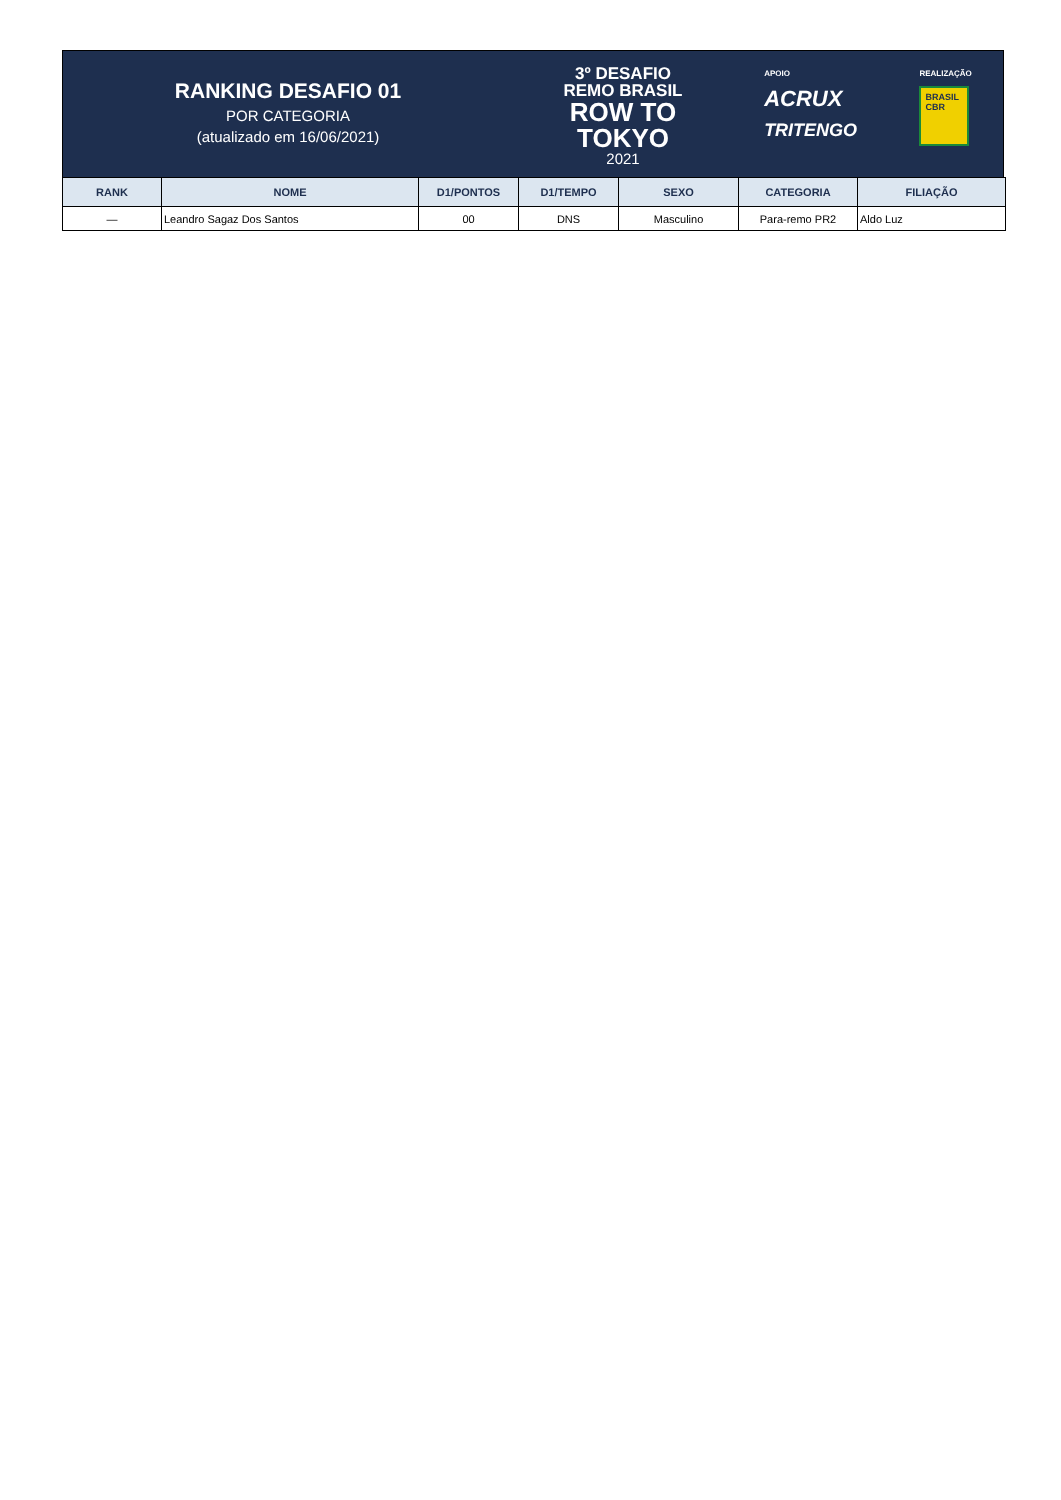RANKING DESAFIO 01
POR CATEGORIA
(atualizado em 16/06/2021)
3º DESAFIO
REMO BRASIL
ROW TO
TOKYO
2021
APOIO
ACRUX
TRITENGO
REALIZAÇÃO
BRASIL CBR
| RANK | NOME | D1/PONTOS | D1/TEMPO | SEXO | CATEGORIA | FILIAÇÃO |
| --- | --- | --- | --- | --- | --- | --- |
| — | Leandro Sagaz Dos Santos | 00 | DNS | Masculino | Para-remo PR2 | Aldo Luz |